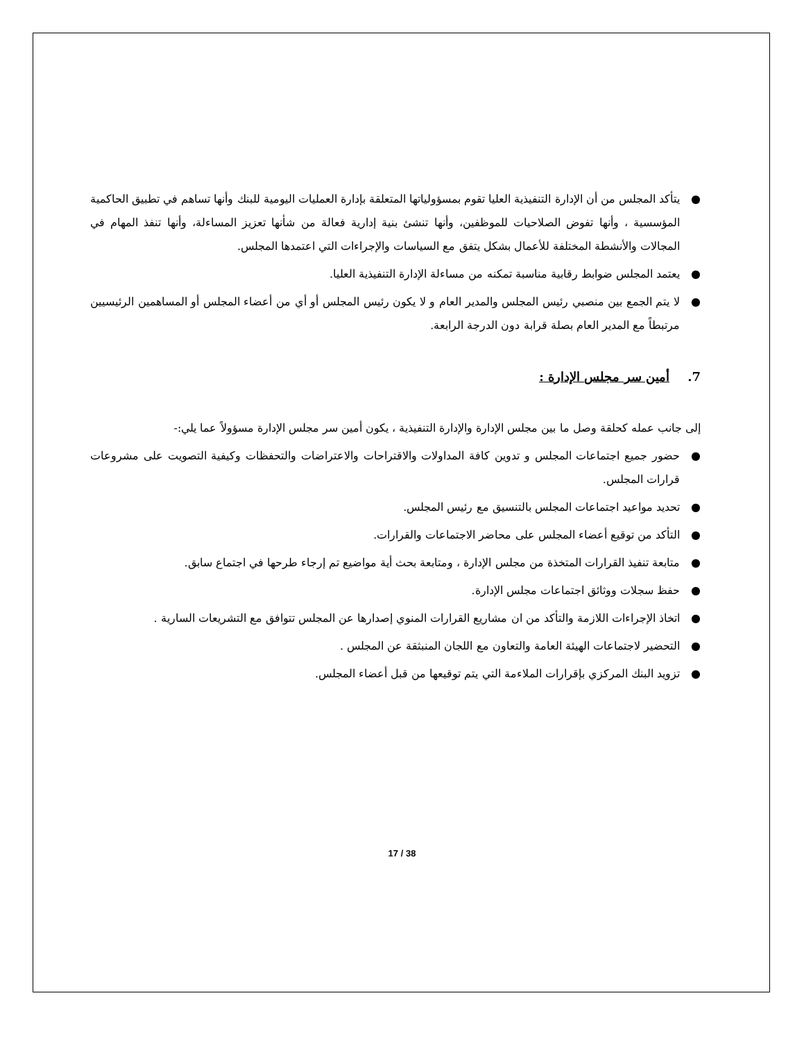● يتأكد المجلس من أن الإدارة التنفيذية العليا تقوم بمسؤولياتها المتعلقة بإدارة العمليات اليومية للبنك وأنها تساهم في تطبيق الحاكمية المؤسسية ، وأنها تفوض الصلاحيات للموظفين، وأنها تنشئ بنية إدارية فعالة من شأنها تعزيز المساءلة، وأنها تنفذ المهام في المجالات والأنشطة المختلفة للأعمال بشكل يتفق مع السياسات والإجراءات التي اعتمدها المجلس.
● يعتمد المجلس ضوابط رقابية مناسبة تمكنه من مساءلة الإدارة التنفيذية العليا.
● لا يتم الجمع بين منصبي رئيس المجلس والمدير العام و لا يكون رئيس المجلس أو أي من أعضاء المجلس أو المساهمين الرئيسيين مرتبطاً مع المدير العام بصلة قرابة دون الدرجة الرابعة.
7. أمين سر مجلس الإدارة :
إلى جانب عمله كحلقة وصل ما بين مجلس الإدارة والإدارة التنفيذية ، يكون أمين سر مجلس الإدارة مسؤولاً عما يلي:-
● حضور جميع اجتماعات المجلس و تدوين كافة المداولات والاقتراحات والاعتراضات والتحفظات وكيفية التصويت على مشروعات قرارات المجلس.
● تحديد مواعيد اجتماعات المجلس بالتنسيق مع رئيس المجلس.
● التأكد من توقيع أعضاء المجلس على محاضر الاجتماعات والقرارات.
● متابعة تنفيذ القرارات المتخذة من مجلس الإدارة ، ومتابعة بحث أية مواضيع تم إرجاء طرحها في اجتماع سابق.
● حفظ سجلات ووثائق اجتماعات مجلس الإدارة.
● اتخاذ الإجراءات اللازمة والتأكد من ان مشاريع القرارات المنوي إصدارها عن المجلس تتوافق مع التشريعات السارية .
● التحضير لاجتماعات الهيئة العامة والتعاون مع اللجان المنبثقة عن المجلس .
● تزويد البنك المركزي بإقرارات الملاءمة التي يتم توقيعها من قبل أعضاء المجلس.
17 / 38